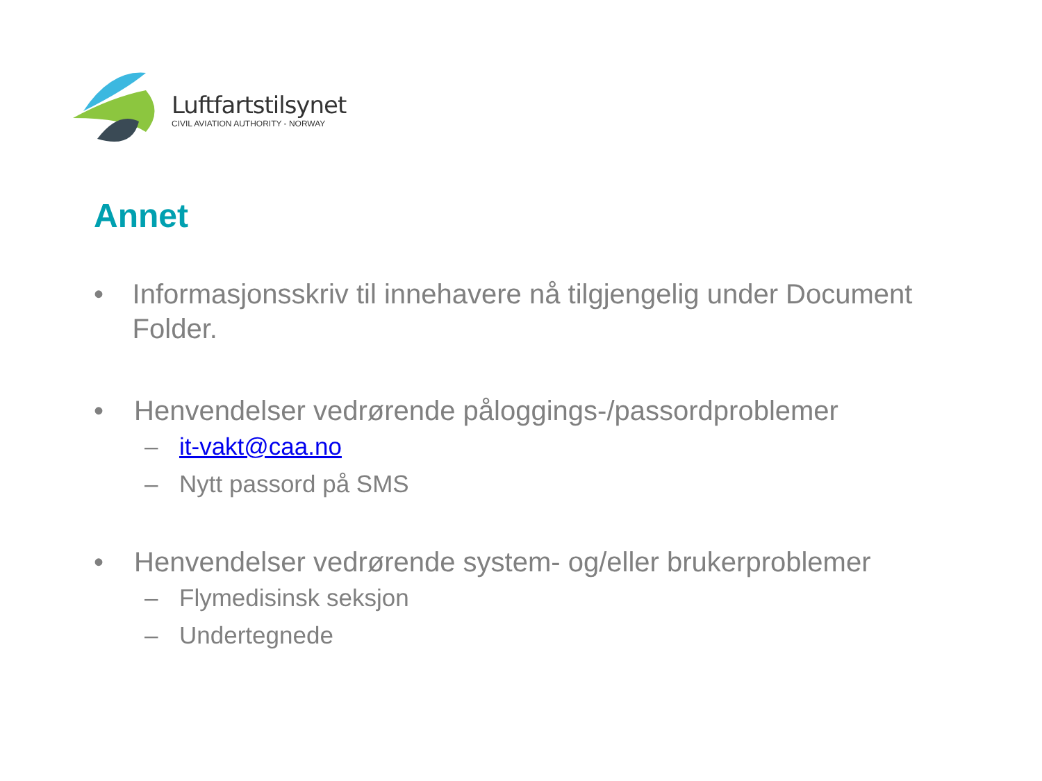Luftfartstilsynet
CIVIL AVIATION AUTHORITY - NORWAY
Annet
• Informasjonsskriv til innehavere nå tilgjengelig under Document Folder.
• Henvendelser vedrørende påloggings-/passordproblemer
– it-vakt@caa.no
– Nytt passord på SMS
• Henvendelser vedrørende system- og/eller brukerproblemer
– Flymedisinsk seksjon
– Undertegnede